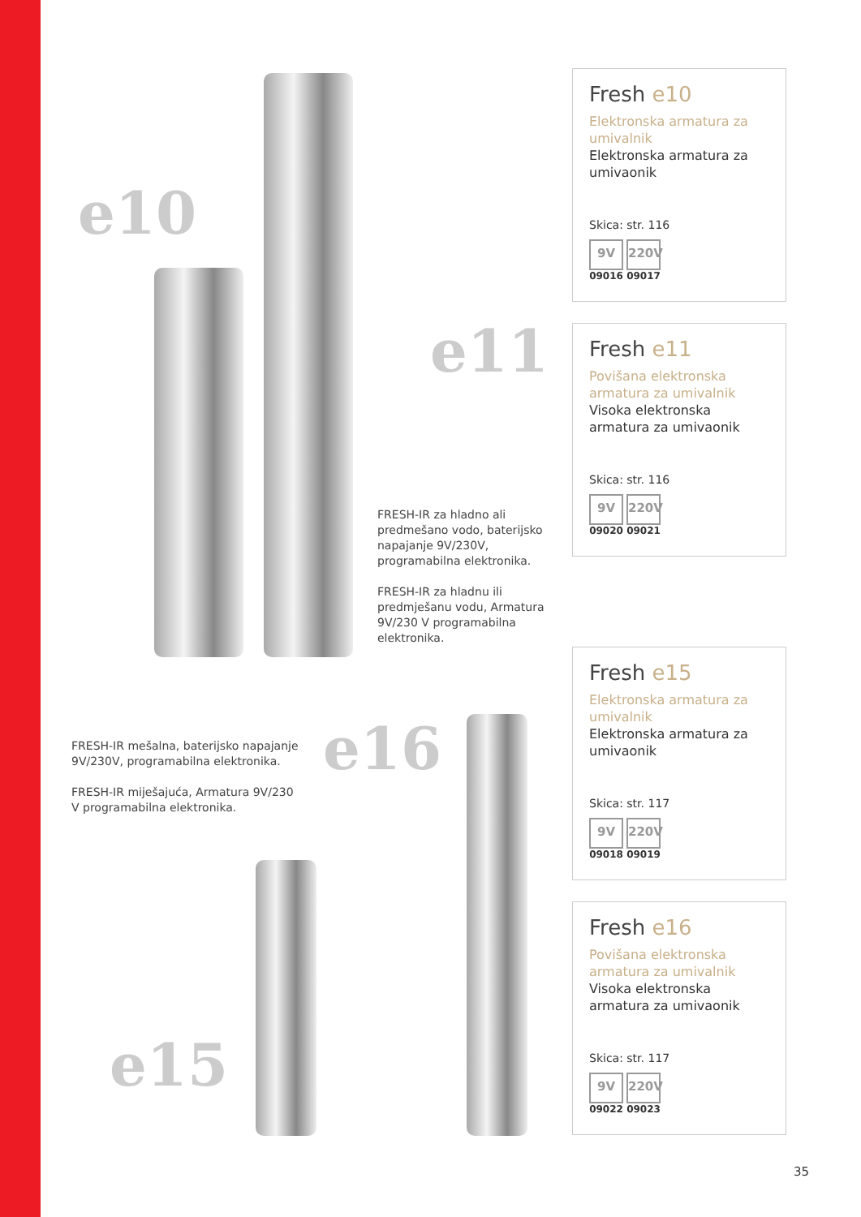e10
e11
FRESH-IR za hladno ali predmešano vodo, baterijsko napajanje 9V/230V, programabilna elektronika.
FRESH-IR za hladnu ili predmješanu vodu, Armatura 9V/230 V programabilna elektronika.
FRESH-IR mešalna, baterijsko napajanje 9V/230V, programabilna elektronika.
FRESH-IR miješajuća, Armatura 9V/230 V programabilna elektronika.
e16
e15
Fresh e10
Elektronska armatura za umivalnik
Elektronska armatura za umivaonik
Skica: str. 116
9V
09016
220V
09017
Fresh e11
Povišana elektronska armatura za umivalnik
Visoka elektronska armatura za umivaonik
Skica: str. 116
9V
09020
220V
09021
Fresh e15
Elektronska armatura za umivalnik
Elektronska armatura za umivaonik
Skica: str. 117
9V
09018
220V
09019
Fresh e16
Povišana elektronska armatura za umivalnik
Visoka elektronska armatura za umivaonik
Skica: str. 117
9V
09022
220V
09023
35